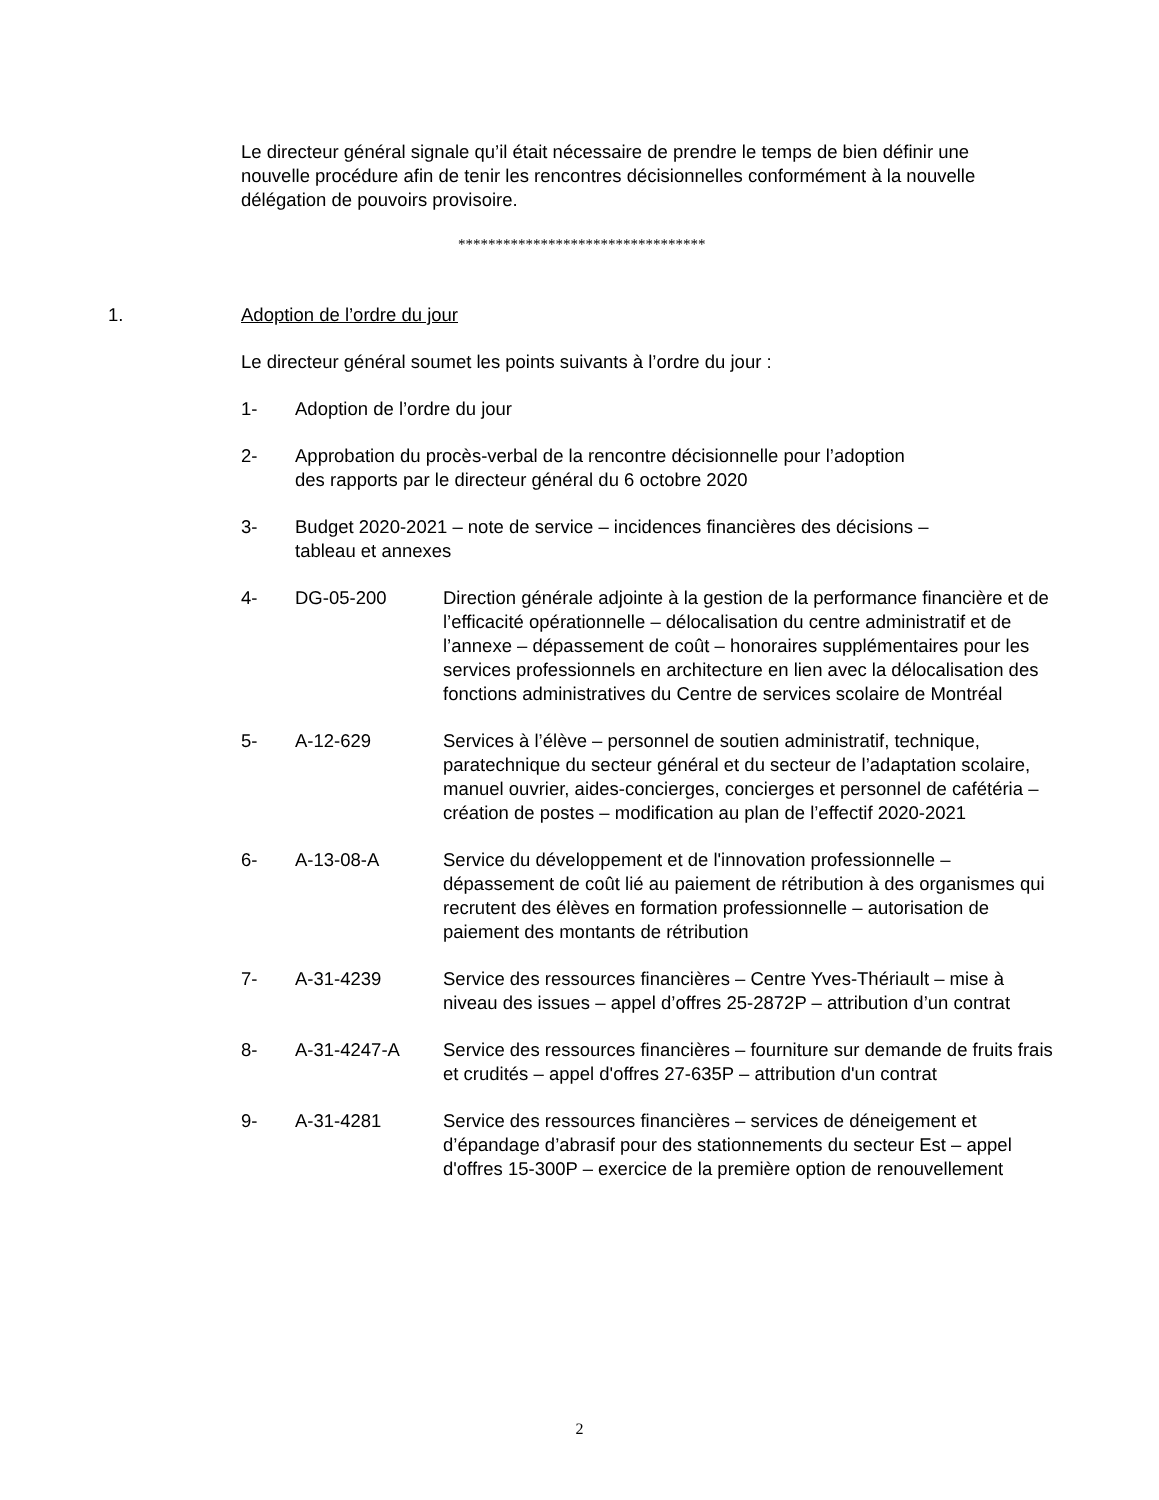Le directeur général signale qu’il était nécessaire de prendre le temps de bien définir une nouvelle procédure afin de tenir les rencontres décisionnelles conformément à la nouvelle délégation de pouvoirs provisoire.
*********************************
1. Adoption de l’ordre du jour
Le directeur général soumet les points suivants à l’ordre du jour :
1- Adoption de l’ordre du jour
2- Approbation du procès-verbal de la rencontre décisionnelle pour l’adoption
des rapports par le directeur général du 6 octobre 2020
3- Budget 2020-2021 – note de service – incidences financières des décisions –
tableau et annexes
4- DG-05-200 Direction générale adjointe à la gestion de la performance financière et de l’efficacité opérationnelle – délocalisation du centre administratif et de l’annexe – dépassement de coût – honoraires supplémentaires pour les services professionnels en architecture en lien avec la délocalisation des fonctions administratives du Centre de services scolaire de Montréal
5- A-12-629 Services à l’élève – personnel de soutien administratif, technique, paratechnique du secteur général et du secteur de l’adaptation scolaire, manuel ouvrier, aides-concierges, concierges et personnel de cafétéria – création de postes – modification au plan de l’effectif 2020-2021
6- A-13-08-A Service du développement et de l'innovation professionnelle – dépassement de coût lié au paiement de rétribution à des organismes qui recrutent des élèves en formation professionnelle – autorisation de paiement des montants de rétribution
7- A-31-4239 Service des ressources financières – Centre Yves-Thériault – mise à niveau des issues – appel d’offres 25-2872P – attribution d’un contrat
8- A-31-4247-A Service des ressources financières – fourniture sur demande de fruits frais et crudités – appel d'offres 27-635P – attribution d'un contrat
9- A-31-4281 Service des ressources financières – services de déneigement et d’épandage d’abrasif pour des stationnements du secteur Est – appel d'offres 15-300P – exercice de la première option de renouvellement
2